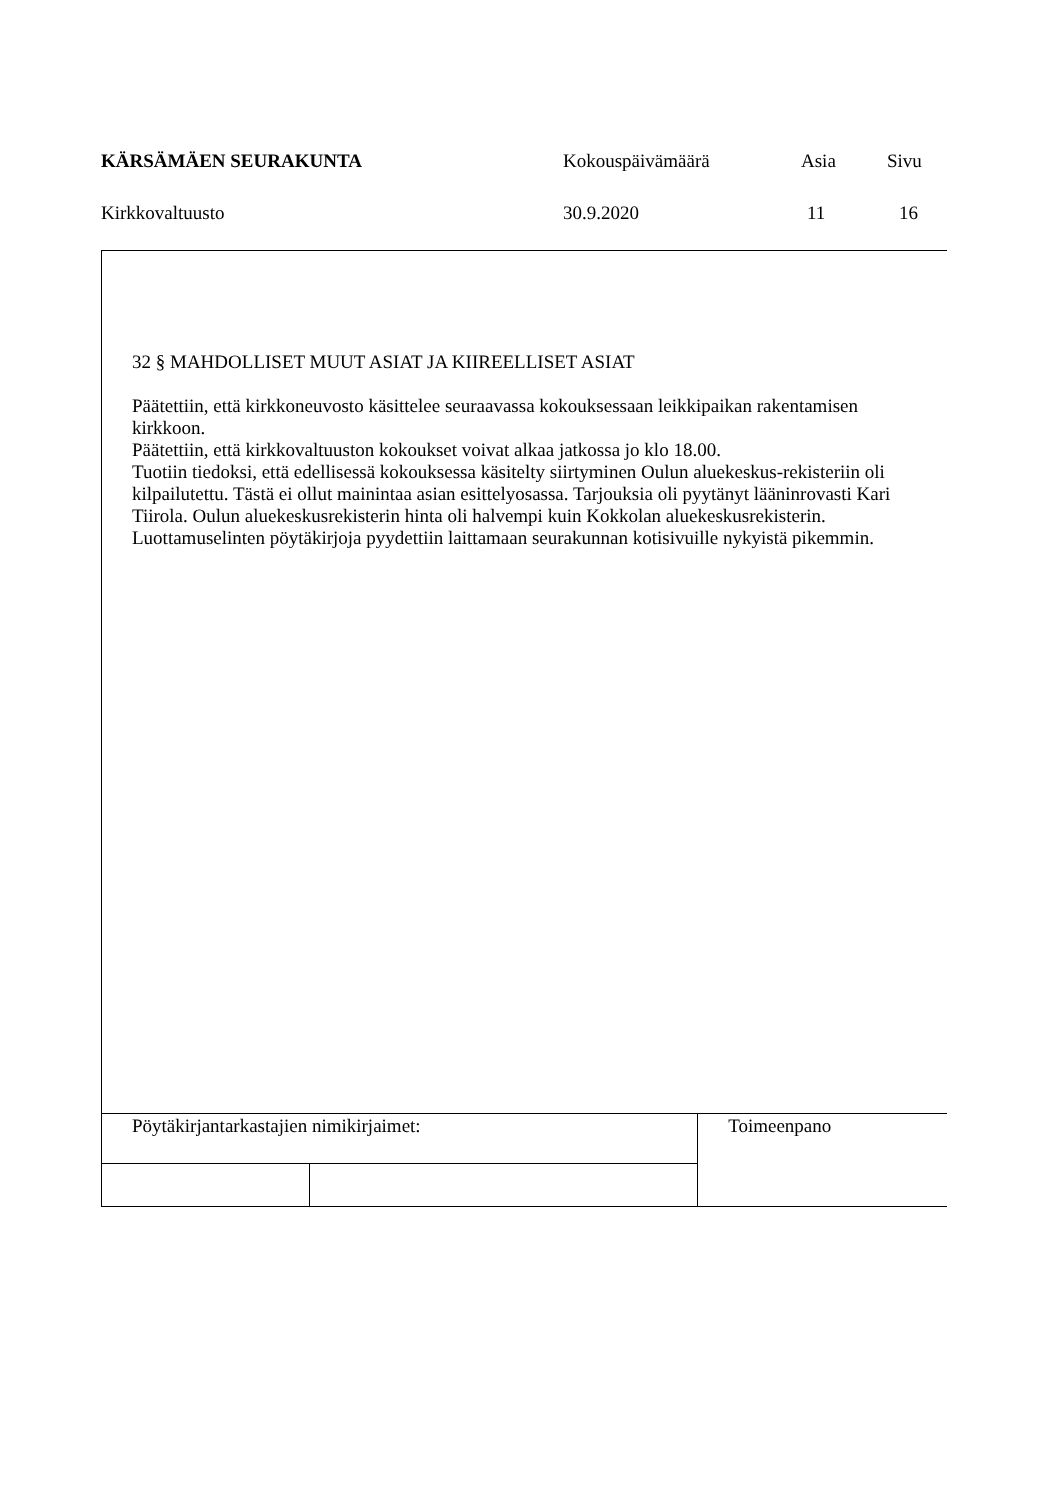| KÄRSÄMÄEN SEURAKUNTA | Kokouspäivämäärä | Asia | Sivu |
| Kirkkovaltuusto | 30.9.2020 | 11 | 16 |
32 § MAHDOLLISET MUUT ASIAT JA KIIREELLISET ASIAT
Päätettiin, että kirkkoneuvosto käsittelee seuraavassa kokouksessaan leikkipaikan rakentamisen kirkkoon.
Päätettiin, että kirkkovaltuuston kokoukset voivat alkaa jatkossa jo klo 18.00.
Tuotiin tiedoksi, että edellisessä kokouksessa käsitelty siirtyminen Oulun aluekeskus-rekisteriin oli kilpailutettu. Tästä ei ollut mainintaa asian esittelyosassa. Tarjouksia oli pyytänyt lääninrovasti Kari Tiirola. Oulun aluekeskusrekisterin hinta oli halvempi kuin Kokkolan aluekeskusrekisterin.
Luottamuselinten pöytäkirjoja pyydettiin laittamaan seurakunnan kotisivuille nykyistä pikemmin.
| Pöytäkirjantarkastajien nimikirjaimet: | | Toimeenpano |